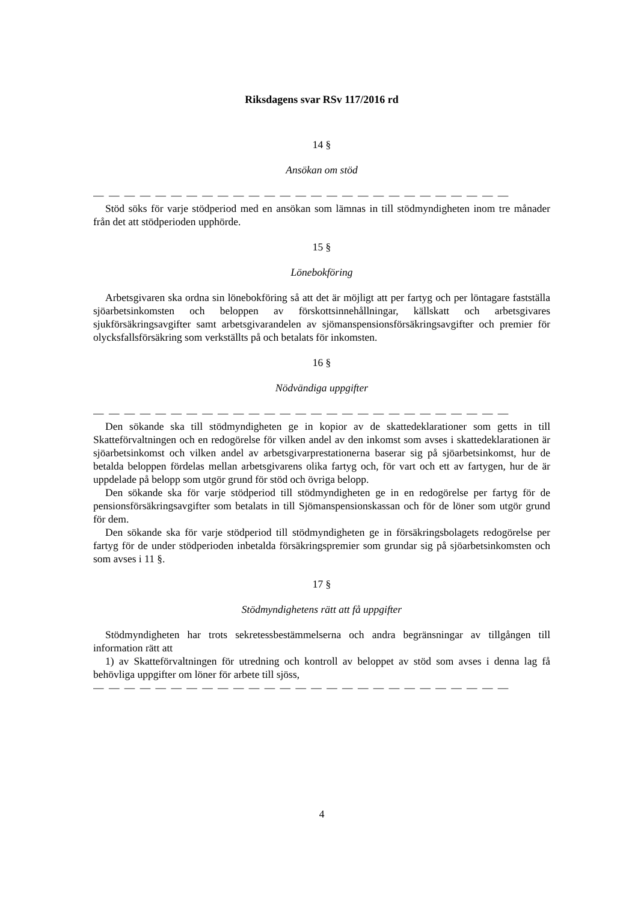Riksdagens svar RSv 117/2016 rd
14 §
Ansökan om stöd
— — — — — — — — — — — — — — — — — — — — — — — — — — —
Stöd söks för varje stödperiod med en ansökan som lämnas in till stödmyndigheten inom tre månader från det att stödperioden upphörde.
15 §
Lönebokföring
Arbetsgivaren ska ordna sin lönebokföring så att det är möjligt att per fartyg och per löntagare fastställa sjöarbetsinkomsten och beloppen av förskottsinnehållningar, källskatt och arbetsgivares sjukförsäkringsavgifter samt arbetsgivarandelen av sjömanspensionsförsäkringsavgifter och premier för olycksfallsförsäkring som verkställts på och betalats för inkomsten.
16 §
Nödvändiga uppgifter
— — — — — — — — — — — — — — — — — — — — — — — — — — —
Den sökande ska till stödmyndigheten ge in kopior av de skattedeklarationer som getts in till Skatteförvaltningen och en redogörelse för vilken andel av den inkomst som avses i skattedeklarationen är sjöarbetsinkomst och vilken andel av arbetsgivarprestationerna baserar sig på sjöarbetsinkomst, hur de betalda beloppen fördelas mellan arbetsgivarens olika fartyg och, för vart och ett av fartygen, hur de är uppdelade på belopp som utgör grund för stöd och övriga belopp.
Den sökande ska för varje stödperiod till stödmyndigheten ge in en redogörelse per fartyg för de pensionsförsäkringsavgifter som betalats in till Sjömanspensionskassan och för de löner som utgör grund för dem.
Den sökande ska för varje stödperiod till stödmyndigheten ge in försäkringsbolagets redogörelse per fartyg för de under stödperioden inbetalda försäkringspremier som grundar sig på sjöarbetsinkomsten och som avses i 11 §.
17 §
Stödmyndighetens rätt att få uppgifter
Stödmyndigheten har trots sekretessbestämmelserna och andra begränsningar av tillgången till information rätt att
1) av Skatteförvaltningen för utredning och kontroll av beloppet av stöd som avses i denna lag få behövliga uppgifter om löner för arbete till sjöss,
— — — — — — — — — — — — — — — — — — — — — — — — — — —
4